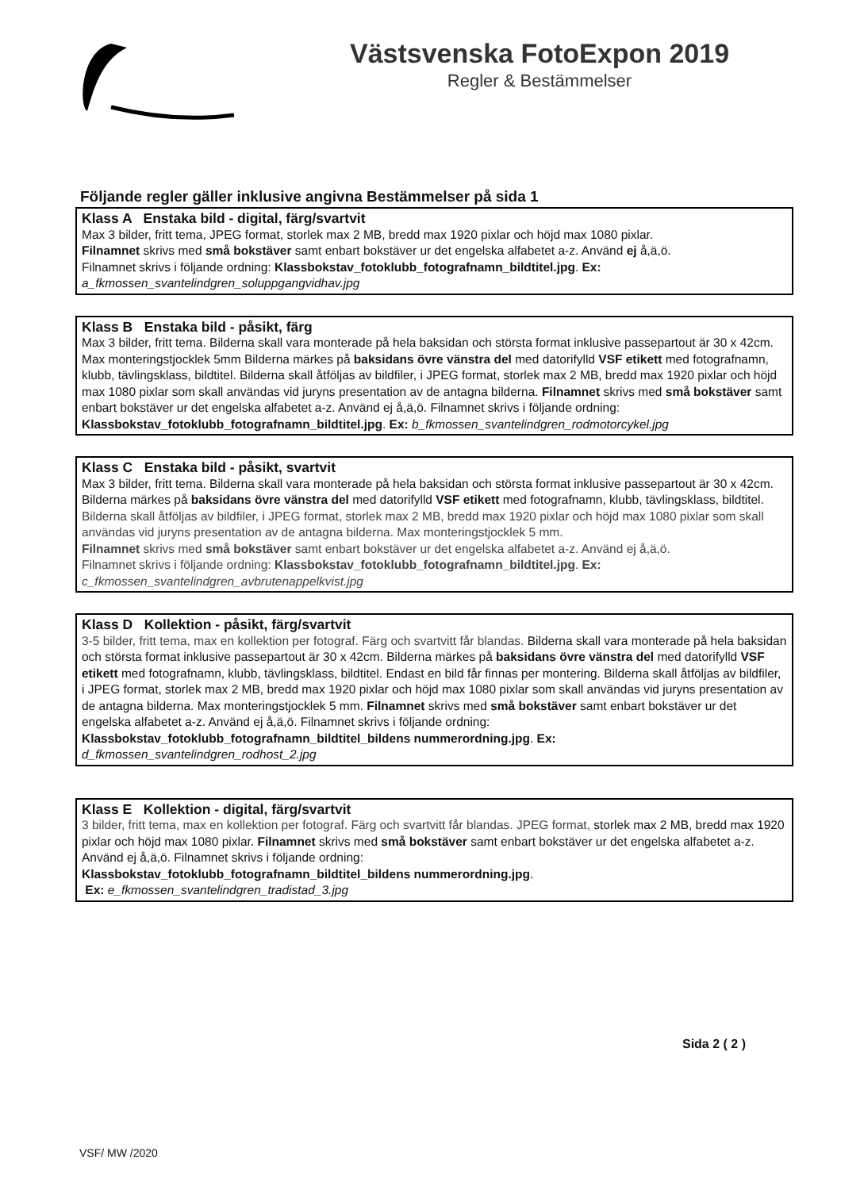Västsvenska FotoExpon 2019
Regler & Bestämmelser
Följande regler gäller inklusive angivna Bestämmelser på sida 1
Klass A Enstaka bild - digital, färg/svartvit
Max 3 bilder, fritt tema, JPEG format, storlek max 2 MB, bredd max 1920 pixlar och höjd max 1080 pixlar.
Filnamnet skrivs med små bokstäver samt enbart bokstäver ur det engelska alfabetet a-z. Använd ej å,ä,ö.
Filnamnet skrivs i följande ordning: Klassbokstav_fotoklubb_fotografnamn_bildtitel.jpg. Ex:
a_fkmossen_svantelindgren_soluppgangvidhav.jpg
Klass B Enstaka bild - påsikt, färg
Max 3 bilder, fritt tema. Bilderna skall vara monterade på hela baksidan och största format inklusive passepartout är 30 x 42cm. Max monteringstjocklek 5mm Bilderna märkes på baksidans övre vänstra del med datorifylld VSF etikett med fotografnamn, klubb, tävlingsklass, bildtitel. Bilderna skall åtföljas av bildfiler, i JPEG format, storlek max 2 MB, bredd max 1920 pixlar och höjd max 1080 pixlar som skall användas vid juryns presentation av de antagna bilderna. Filnamnet skrivs med små bokstäver samt enbart bokstäver ur det engelska alfabetet a-z. Använd ej å,ä,ö. Filnamnet skrivs i följande ordning:
Klassbokstav_fotoklubb_fotografnamn_bildtitel.jpg. Ex: b_fkmossen_svantelindgren_rodmotorcykel.jpg
Klass C Enstaka bild - påsikt, svartvit
Max 3 bilder, fritt tema. Bilderna skall vara monterade på hela baksidan och största format inklusive passepartout är 30 x 42cm. Bilderna märkes på baksidans övre vänstra del med datorifylld VSF etikett med fotografnamn, klubb, tävlingsklass, bildtitel.
Bilderna skall åtföljas av bildfiler, i JPEG format, storlek max 2 MB, bredd max 1920 pixlar och höjd max 1080 pixlar som skall användas vid juryns presentation av de antagna bilderna. Max monteringstjocklek 5 mm.
Filnamnet skrivs med små bokstäver samt enbart bokstäver ur det engelska alfabetet a-z. Använd ej å,ä,ö.
Filnamnet skrivs i följande ordning: Klassbokstav_fotoklubb_fotografnamn_bildtitel.jpg. Ex:
c_fkmossen_svantelindgren_avbrutenappelkvist.jpg
Klass D Kollektion - påsikt, färg/svartvit
3-5 bilder, fritt tema, max en kollektion per fotograf. Färg och svartvitt får blandas. Bilderna skall vara monterade på hela baksidan och största format inklusive passepartout är 30 x 42cm. Bilderna märkes på baksidans övre vänstra del med datorifylld VSF etikett med fotografnamn, klubb, tävlingsklass, bildtitel. Endast en bild får finnas per montering. Bilderna skall åtföljas av bildfiler, i JPEG format, storlek max 2 MB, bredd max 1920 pixlar och höjd max 1080 pixlar som skall användas vid juryns presentation av de antagna bilderna. Max monteringstjocklek 5 mm. Filnamnet skrivs med små bokstäver samt enbart bokstäver ur det engelska alfabetet a-z. Använd ej å,ä,ö. Filnamnet skrivs i följande ordning:
Klassbokstav_fotoklubb_fotografnamn_bildtitel_bildens nummerordning.jpg. Ex:
d_fkmossen_svantelindgren_rodhost_2.jpg
Klass E Kollektion - digital, färg/svartvit
3 bilder, fritt tema, max en kollektion per fotograf. Färg och svartvitt får blandas. JPEG format, storlek max 2 MB, bredd max 1920 pixlar och höjd max 1080 pixlar. Filnamnet skrivs med små bokstäver samt enbart bokstäver ur det engelska alfabetet a-z. Använd ej å,ä,ö. Filnamnet skrivs i följande ordning:
Klassbokstav_fotoklubb_fotografnamn_bildtitel_bildens nummerordning.jpg.
Ex: e_fkmossen_svantelindgren_tradistad_3.jpg
Sida 2 ( 2 )
VSF/ MW /2020